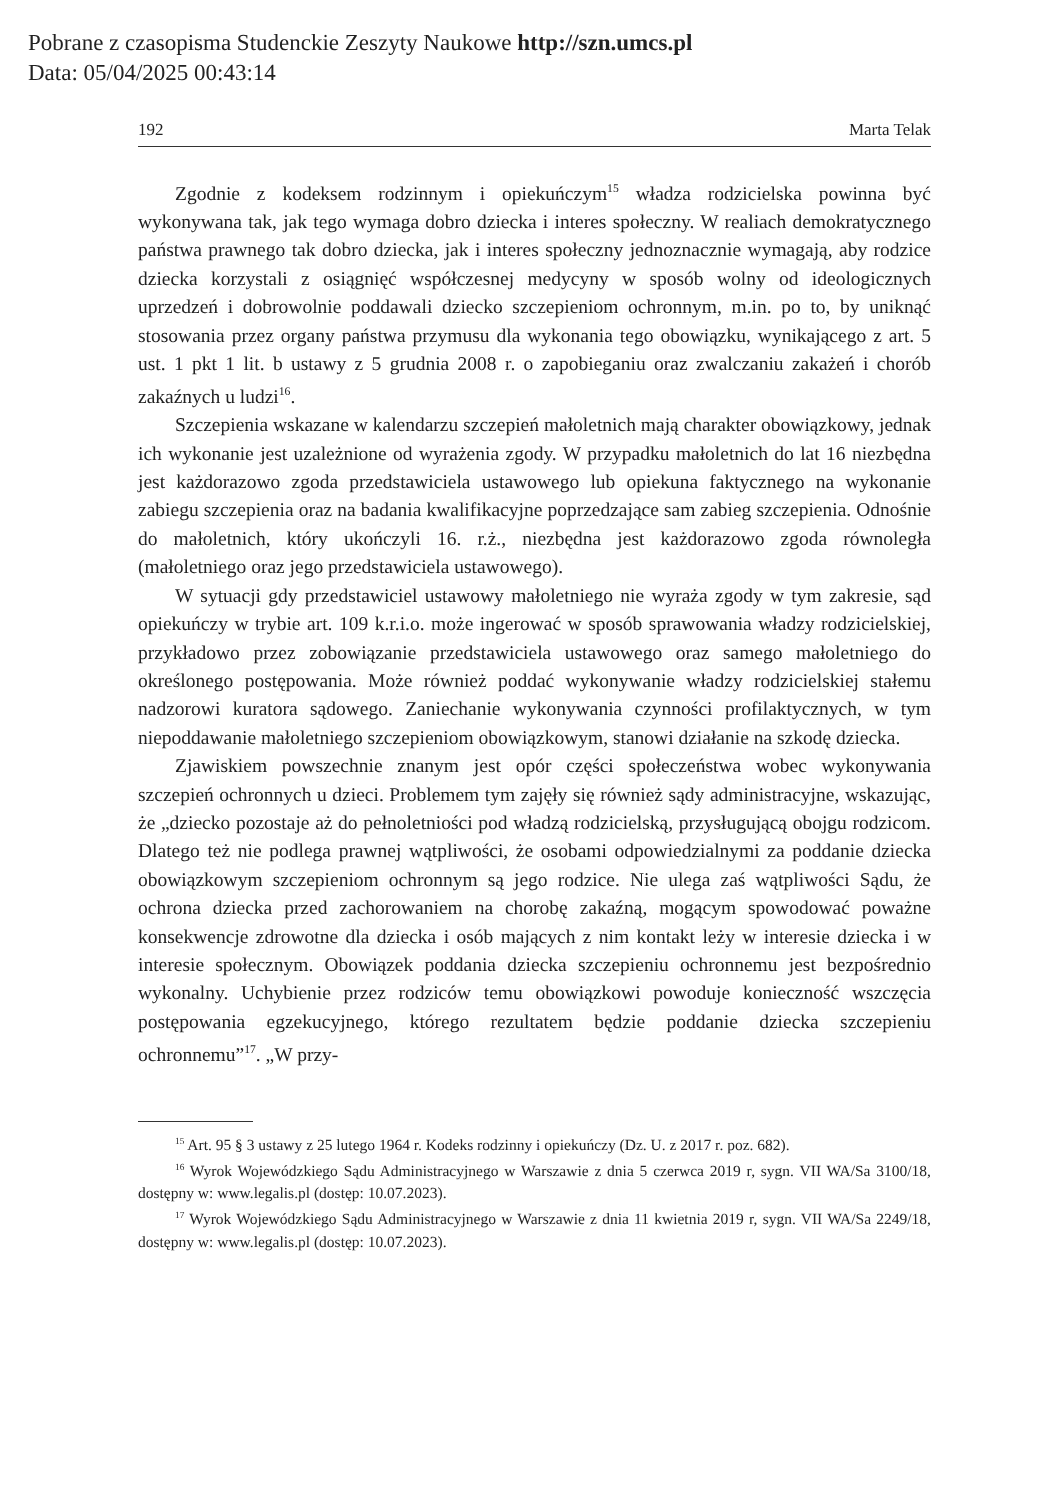Pobrane z czasopisma Studenckie Zeszyty Naukowe http://szn.umcs.pl
Data: 05/04/2025 00:43:14
192 Marta Telak
Zgodnie z kodeksem rodzinnym i opiekuńczym<sup>15</sup> władza rodzicielska powinna być wykonywana tak, jak tego wymaga dobro dziecka i interes społeczny. W realiach demokratycznego państwa prawnego tak dobro dziecka, jak i interes społeczny jednoznacznie wymagają, aby rodzice dziecka korzystali z osiągnięć współczesnej medycyny w sposób wolny od ideologicznych uprzedzeń i dobrowolnie poddawali dziecko szczepieniom ochronnym, m.in. po to, by uniknąć stosowania przez organy państwa przymusu dla wykonania tego obowiązku, wynikającego z art. 5 ust. 1 pkt 1 lit. b ustawy z 5 grudnia 2008 r. o zapobieganiu oraz zwalczaniu zakażeń i chorób zakaźnych u ludzi<sup>16</sup>.
Szczepienia wskazane w kalendarzu szczepień małoletnich mają charakter obowiązkowy, jednak ich wykonanie jest uzależnione od wyrażenia zgody. W przypadku małoletnich do lat 16 niezbędna jest każdorazowo zgoda przedstawiciela ustawowego lub opiekuna faktycznego na wykonanie zabiegu szczepienia oraz na badania kwalifikacyjne poprzedzające sam zabieg szczepienia. Odnośnie do małoletnich, który ukończyli 16. r.ż., niezbędna jest każdorazowo zgoda równoległa (małoletniego oraz jego przedstawiciela ustawowego).
W sytuacji gdy przedstawiciel ustawowy małoletniego nie wyraża zgody w tym zakresie, sąd opiekuńczy w trybie art. 109 k.r.i.o. może ingerować w sposób sprawowania władzy rodzicielskiej, przykładowo przez zobowiązanie przedstawiciela ustawowego oraz samego małoletniego do określonego postępowania. Może również poddać wykonywanie władzy rodzicielskiej stałemu nadzorowi kuratora sądowego. Zaniechanie wykonywania czynności profilaktycznych, w tym niepoddawanie małoletniego szczepieniom obowiązkowym, stanowi działanie na szkodę dziecka.
Zjawiskiem powszechnie znanym jest opór części społeczeństwa wobec wykonywania szczepień ochronnych u dzieci. Problemem tym zajęły się również sądy administracyjne, wskazując, że „dziecko pozostaje aż do pełnoletniości pod władzą rodzicielską, przysługującą obojgu rodzicom. Dlatego też nie podlega prawnej wątpliwości, że osobami odpowiedzialnymi za poddanie dziecka obowiązkowym szczepieniom ochronnym są jego rodzice. Nie ulega zaś wątpliwości Sądu, że ochrona dziecka przed zachorowaniem na chorobę zakaźną, mogącym spowodować poważne konsekwencje zdrowotne dla dziecka i osób mających z nim kontakt leży w interesie dziecka i w interesie społecznym. Obowiązek poddania dziecka szczepieniu ochronnemu jest bezpośrednio wykonalny. Uchybienie przez rodziców temu obowiązkowi powoduje konieczność wszczęcia postępowania egzekucyjnego, którego rezultatem będzie poddanie dziecka szczepieniu ochronnemu”<sup>17</sup>. „W przy-
<sup>15</sup> Art. 95 § 3 ustawy z 25 lutego 1964 r. Kodeks rodzinny i opiekuńczy (Dz. U. z 2017 r. poz. 682).
<sup>16</sup> Wyrok Wojewódzkiego Sądu Administracyjnego w Warszawie z dnia 5 czerwca 2019 r, sygn. VII WA/Sa 3100/18, dostępny w: www.legalis.pl (dostęp: 10.07.2023).
<sup>17</sup> Wyrok Wojewódzkiego Sądu Administracyjnego w Warszawie z dnia 11 kwietnia 2019 r, sygn. VII WA/Sa 2249/18, dostępny w: www.legalis.pl (dostęp: 10.07.2023).